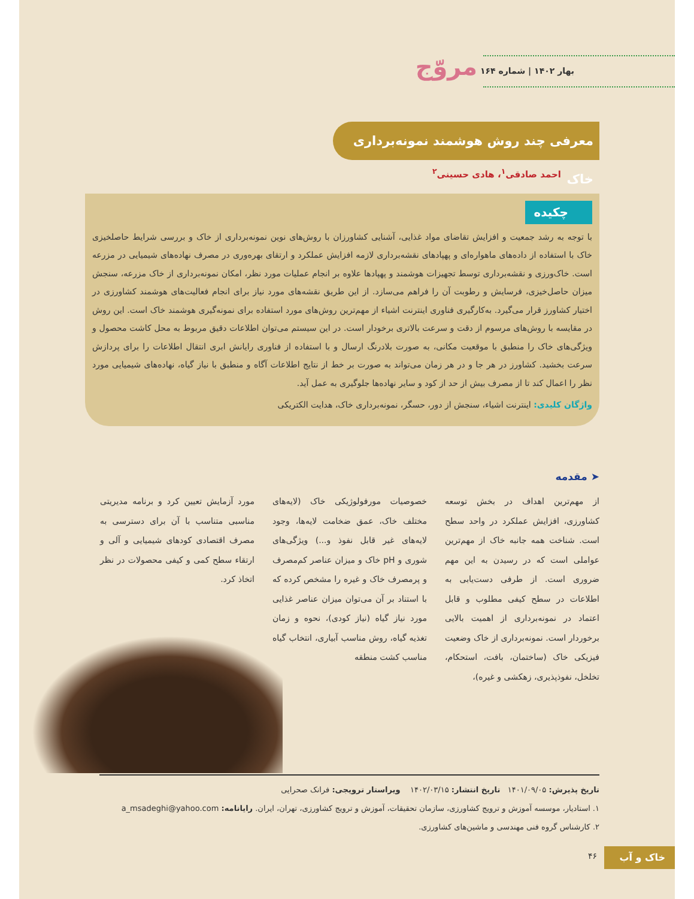بهار ۱۴۰۲ | شماره ۱۶۴ مروّج
معرفی چند روش هوشمند نمونه‌برداری خاک
احمد صادقی<sup>۱</sup>، هادی حسینی<sup>۲</sup>
چکیده
با توجه به رشد جمعیت و افزایش تقاضای مواد غذایی، آشنایی کشاورزان با روش‌های نوین نمونه‌برداری از خاک و بررسی شرایط حاصلخیزی خاک با استفاده از داده‌های ماهواره‌ای و پهپادهای نقشه‌برداری لازمه افزایش عملکرد و ارتقای بهره‌وری در مصرف نهاده‌های شیمیایی در مزرعه است. خاک‌ورزی و نقشه‌برداری توسط تجهیزات هوشمند و پهپادها علاوه بر انجام عملیات مورد نظر، امکان نمونه‌برداری از خاک مزرعه، سنجش میزان حاصل‌خیزی، فرسایش و رطوبت آن را فراهم می‌سازد. از این طریق نقشه‌های مورد نیاز برای انجام فعالیت‌های هوشمند کشاورزی در اختیار کشاورز قرار می‌گیرد. به‌کارگیری فناوری اینترنت اشیاء از مهم‌ترین روش‌های مورد استفاده برای نمونه‌گیری هوشمند خاک است. این روش در مقایسه با روش‌های مرسوم از دقت و سرعت بالاتری برخودار است. در این سیستم می‌توان اطلاعات دقیق مربوط به محل کاشت محصول و ویژگی‌های خاک را منطبق با موقعیت مکانی، به صورت بلادرنگ ارسال و با استفاده از فناوری رایانش ابری انتقال اطلاعات را برای پردازش سرعت بخشید. کشاورز در هر جا و در هر زمان می‌تواند به صورت بر خط از نتایج اطلاعات آگاه و منطبق با نیاز گیاه، نهاده‌های شیمیایی مورد نظر را اعمال کند تا از مصرف بیش از حد از کود و سایر نهاده‌ها جلوگیری به عمل آید.
واژگان کلیدی: اینترنت اشیاء، سنجش از دور، حسگر، نمونه‌برداری خاک، هدایت الکتریکی
➤ مقدمه
از مهم‌ترین اهداف در بخش توسعه کشاورزی، افزایش عملکرد در واحد سطح است. شناخت همه جانبه خاک از مهم‌ترین عواملی است که در رسیدن به این مهم ضروری است. از طرفی دست‌یابی به اطلاعات در سطح کیفی مطلوب و قابل اعتماد در نمونه‌برداری از اهمیت بالایی برخوردار است. نمونه‌برداری از خاک وضعیت فیزیکی خاک (ساختمان، بافت، استحکام، تخلخل، نفوذپذیری، زهکشی و غیره)،
خصوصیات مورفولوژیکی خاک (لایه‌های مختلف خاک، عمق ضخامت لایه‌ها، وجود لایه‌های غیر قابل نفوذ و...) ویژگی‌های شوری و pH خاک و میزان عناصر کم‌مصرف و پرمصرف خاک و غیره را مشخص کرده که با استناد بر آن می‌توان میزان عناصر غذایی مورد نیاز گیاه (نیاز کودی)، نحوه و زمان تغذیه گیاه، روش مناسب آبیاری، انتخاب گیاه مناسب کشت منطقه
مورد آزمایش تعیین کرد و برنامه مدیریتی مناسبی متناسب با آن برای دسترسی به مصرف اقتصادی کودهای شیمیایی و آلی و ارتقاء سطح کمی و کیفی محصولات در نظر اتخاذ کرد.
تاریخ پذیرش: ۱۴۰۱/۰۹/۰۵ تاریخ انتشار: ۱۴۰۲/۰۳/۱۵ ویراستار ترویجی: فرانک صحرایی
۱. استادیار، موسسه آموزش و ترویج کشاورزی، سازمان تحقیقات، آموزش و ترویج کشاورزی، تهران، ایران. رایانامه: a_msadeghi@yahoo.com
۲. کارشناس گروه فنی مهندسی و ماشین‌های کشاورزی.
خاک و آب ۴۶